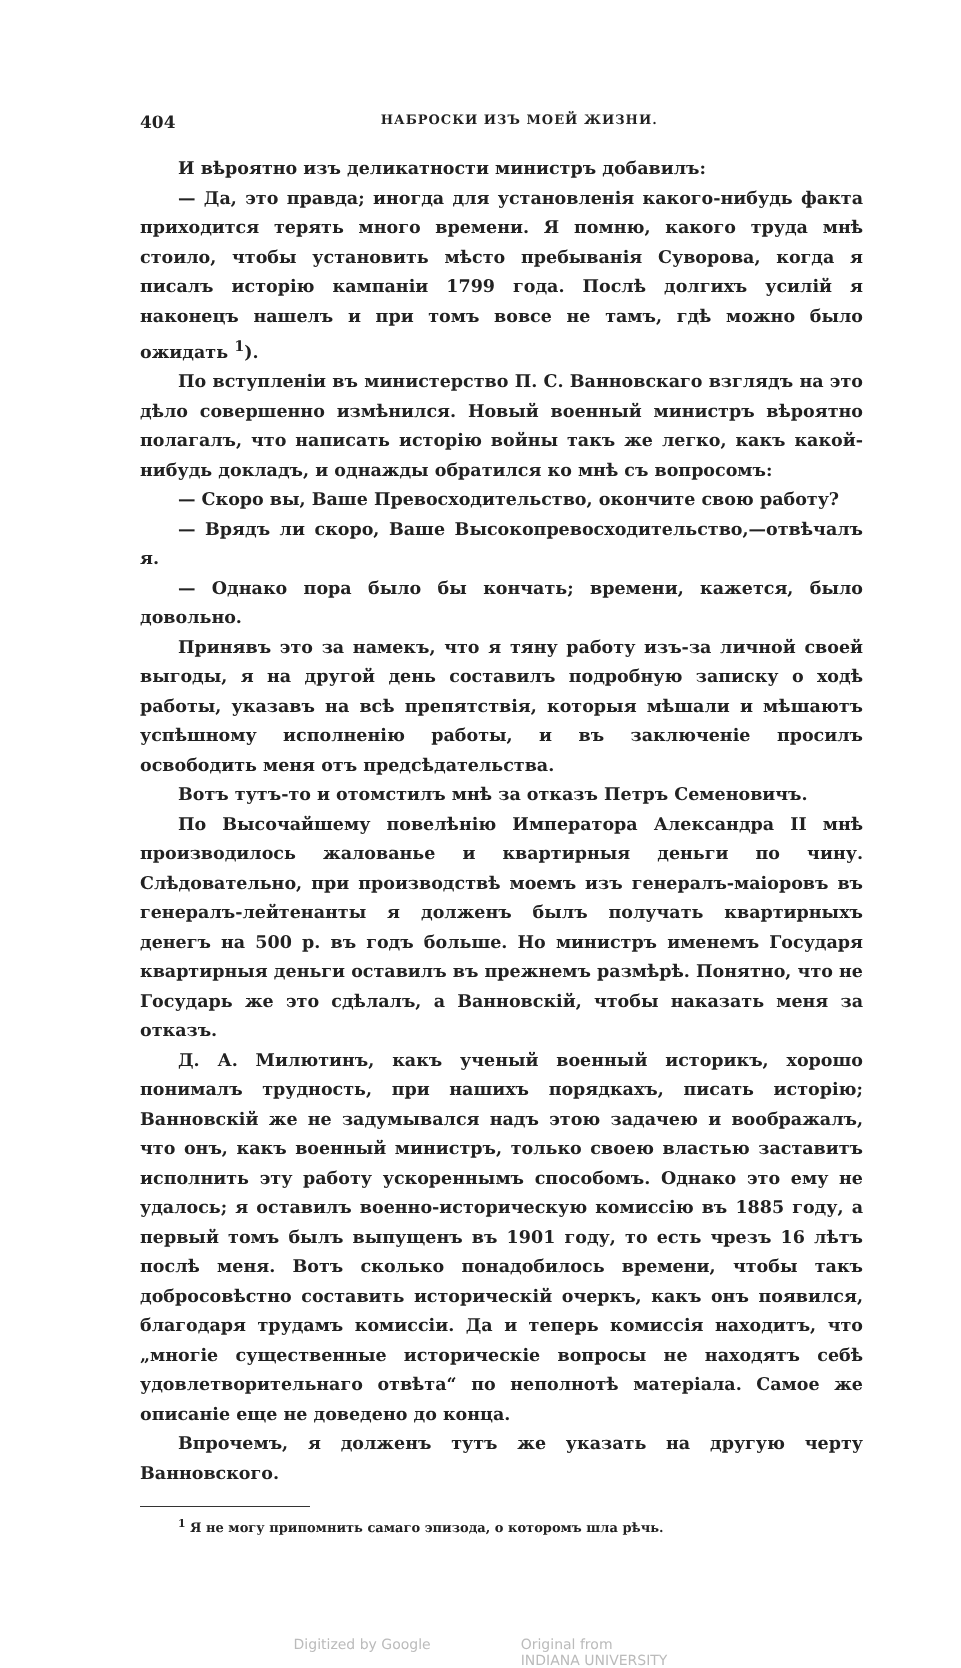404 НАБРОСКИ ИЗЪ МОЕЙ ЖИЗНИ.
И вѣроятно изъ деликатности министръ добавилъ:
— Да, это правда; иногда для установленія какого-нибудь факта приходится терять много времени. Я помню, какого труда мнѣ стоило, чтобы установить мѣсто пребыванія Суворова, когда я писалъ исторію кампаніи 1799 года. Послѣ долгихъ усилій я наконецъ нашелъ и при томъ вовсе не тамъ, гдѣ можно было ожидать <sup>1</sup>).
По вступленіи въ министерство П. С. Ванновскаго взглядъ на это дѣло совершенно измѣнился. Новый военный министръ вѣроятно полагалъ, что написать исторію войны такъ же легко, какъ какой-нибудь докладъ, и однажды обратился ко мнѣ съ вопросомъ:
— Скоро вы, Ваше Превосходительство, окончите свою работу?
— Врядъ ли скоро, Ваше Высокопревосходительство,—отвѣчалъ я.
— Однако пора было бы кончать; времени, кажется, было довольно.
Принявъ это за намекъ, что я тяну работу изъ-за личной своей выгоды, я на другой день составилъ подробную записку о ходѣ работы, указавъ на всѣ препятствія, которыя мѣшали и мѣшаютъ успѣшному исполненію работы, и въ заключеніе просилъ освободить меня отъ предсѣдательства.
Вотъ тутъ-то и отомстилъ мнѣ за отказъ Петръ Семеновичъ.
По Высочайшему повелѣнію Императора Александра II мнѣ производилось жалованье и квартирныя деньги по чину. Слѣдовательно, при производствѣ моемъ изъ генералъ-маіоровъ въ генералъ-лейтенанты я долженъ былъ получать квартирныхъ денегъ на 500 р. въ годъ больше. Но министръ именемъ Государя квартирныя деньги оставилъ въ прежнемъ размѣрѣ. Понятно, что не Государь же это сдѣлалъ, а Ванновскій, чтобы наказать меня за отказъ.
Д. А. Милютинъ, какъ ученый военный историкъ, хорошо понималъ трудность, при нашихъ порядкахъ, писать исторію; Ванновскій же не задумывался надъ этою задачею и воображалъ, что онъ, какъ военный министръ, только своею властью заставитъ исполнить эту работу ускореннымъ способомъ. Однако это ему не удалось; я оставилъ военно-историческую комиссію въ 1885 году, а первый томъ былъ выпущенъ въ 1901 году, то есть чрезъ 16 лѣтъ послѣ меня. Вотъ сколько понадобилось времени, чтобы такъ добросовѣстно составить историческій очеркъ, какъ онъ появился, благодаря трудамъ комиссіи. Да и теперь комиссія находитъ, что „многіе существенные историческіе вопросы не находятъ себѣ удовлетворительнаго отвѣта“ по неполнотѣ матеріала. Самое же описаніе еще не доведено до конца.
Впрочемъ, я долженъ тутъ же указать на другую черту Ванновского.
<sup>1</sup> Я не могу припомнить самаго эпизода, о которомъ шла рѣчь.
Digitized by Google Original from
INDIANA UNIVERSITY